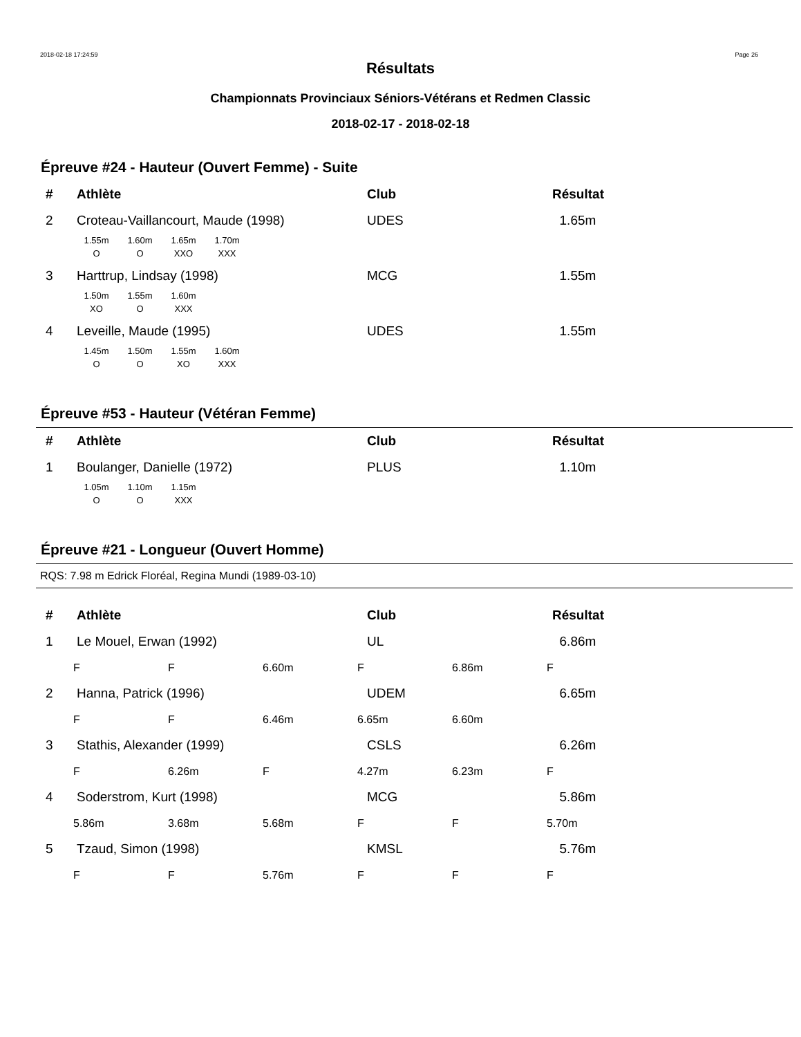2018-02-18 17:24:59 Page 26
Résultats
Championnats Provinciaux Séniors-Vétérans et Redmen Classic
2018-02-17 - 2018-02-18
Épreuve #24 - Hauteur (Ouvert Femme) - Suite
| # | Athlète | Club | Résultat |
| --- | --- | --- | --- |
| 2 | Croteau-Vaillancourt, Maude (1998) | UDES | 1.65m |
| 1.55m | 1.60m | 1.65m | 1.70m |
| O | O | XXO | XXX |
| 3 | Harttrup, Lindsay (1998) | MCG | 1.55m |
| 1.50m | 1.55m | 1.60m |
| XO | O | XXX |
| 4 | Leveille, Maude (1995) | UDES | 1.55m |
| 1.45m | 1.50m | 1.55m | 1.60m |
| O | O | XO | XXX |
Épreuve #53 - Hauteur (Vétéran Femme)
| # | Athlète | Club | Résultat |
| --- | --- | --- | --- |
| 1 | Boulanger, Danielle (1972) | PLUS | 1.10m |
| 1.05m | 1.10m | 1.15m |
| O | O | XXX |
Épreuve #21 - Longueur (Ouvert Homme)
RQS: 7.98 m Edrick Floréal, Regina Mundi (1989-03-10)
| # | Athlète | Club | Résultat |
| --- | --- | --- | --- |
| 1 | Le Mouel, Erwan (1992) | UL | 6.86m |
| F | F | 6.60m | F | 6.86m | F |
| 2 | Hanna, Patrick (1996) | UDEM | 6.65m |
| F | F | 6.46m | 6.65m | 6.60m | |
| 3 | Stathis, Alexander (1999) | CSLS | 6.26m |
| F | 6.26m | F | 4.27m | 6.23m | F |
| 4 | Soderstrom, Kurt (1998) | MCG | 5.86m |
| 5.86m | 3.68m | 5.68m | F | F | 5.70m |
| 5 | Tzaud, Simon (1998) | KMSL | 5.76m |
| F | F | 5.76m | F | F | F |